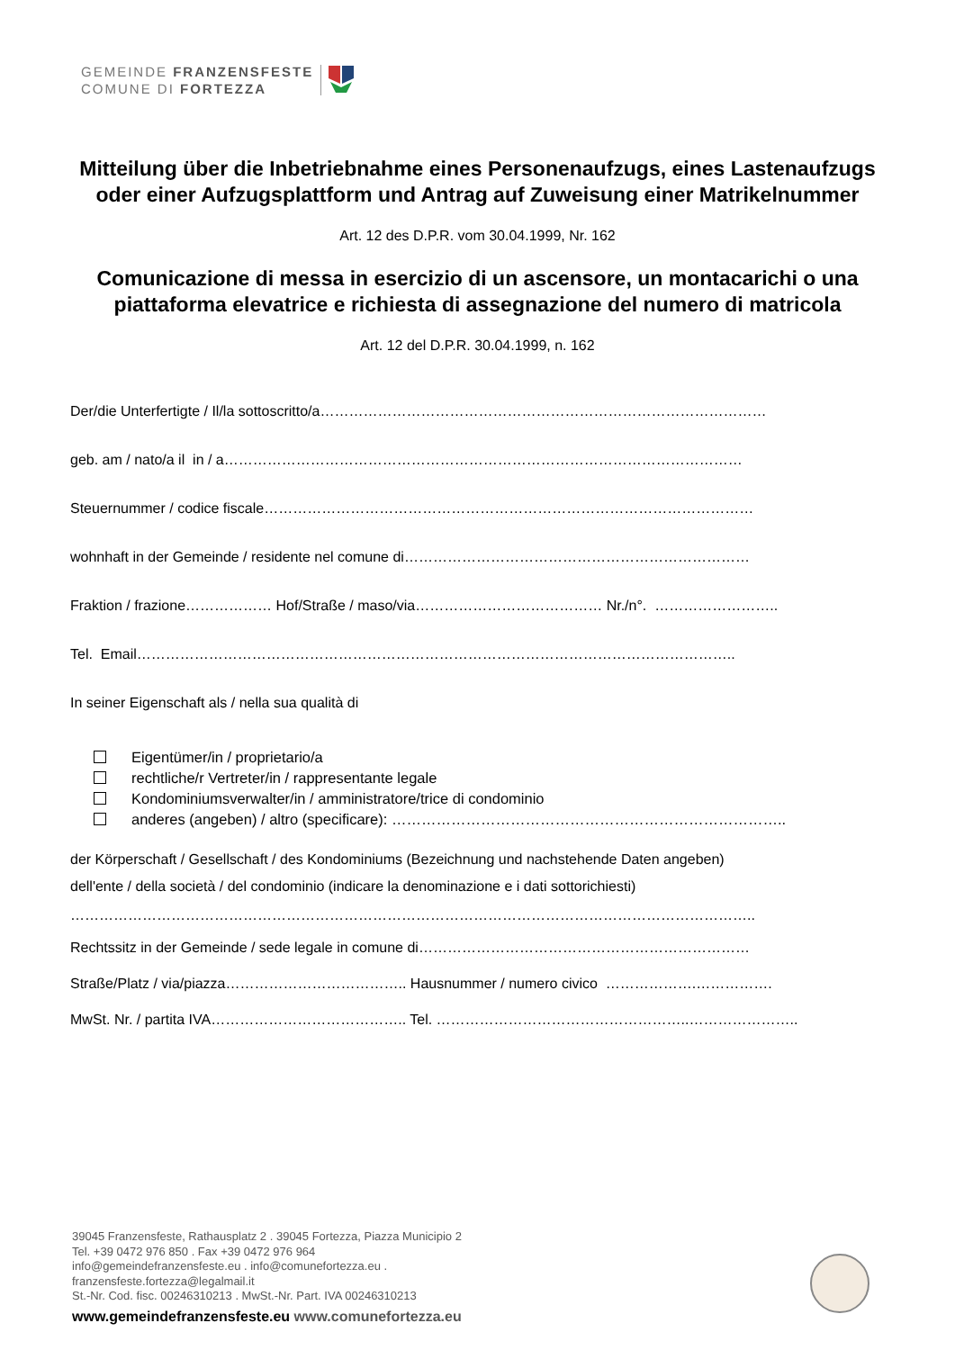GEMEINDE FRANZENSFESTE
COMUNE DI FORTEZZA
Mitteilung über die Inbetriebnahme eines Personenaufzugs, eines Lastenaufzugs oder einer Aufzugsplattform und Antrag auf Zuweisung einer Matrikelnummer
Art. 12 des D.P.R. vom 30.04.1999, Nr. 162
Comunicazione di messa in esercizio di un ascensore, un montacarichi o una piattaforma elevatrice e richiesta di assegnazione del numero di matricola
Art. 12 del D.P.R. 30.04.1999, n. 162
Der/die Unterfertigte / Il/la sottoscritto/a…………………………………………………………………………………
geb. am / nato/a il in / a………………………………………………………………………………………………
Steuernummer / codice fiscale…………………………………………………………………………………………
wohnhaft in der Gemeinde / residente nel comune di………………………………………………………………
Fraktion / frazione……………… Hof/Straße / maso/via………………………………… Nr./n°. ……………………..
Tel. Email……………………………………………………………………………………………………………..
In seiner Eigenschaft als / nella sua qualità di
Eigentümer/in / proprietario/a
rechtliche/r Vertreter/in / rappresentante legale
Kondominiumsverwalter/in / amministratore/trice di condominio
anderes (angeben) / altro (specificare): ……………………………………………………………………..
der Körperschaft / Gesellschaft / des Kondominiums (Bezeichnung und nachstehende Daten angeben)
dell'ente / della società / del condominio (indicare la denominazione e i dati sottorichiesti)
……………………………………………………………………………………………………………………………..
Rechtssitz in der Gemeinde / sede legale in comune di……………………………………………………………
Straße/Platz / via/piazza……………………………….. Hausnummer / numero civico ……………….…………….
MwSt. Nr. / partita IVA………………………………….. Tel. ……………………………………………..…………………..
39045 Franzensfeste, Rathausplatz 2 . 39045 Fortezza, Piazza Municipio 2
Tel. +39 0472 976 850 . Fax +39 0472 976 964
info@gemeindefranzensfeste.eu . info@comunefortezza.eu .
franzensfeste.fortezza@legalmail.it
St.-Nr. Cod. fisc. 00246310213 . MwSt.-Nr. Part. IVA 00246310213
www.gemeindefranzensfeste.eu www.comunefortezza.eu